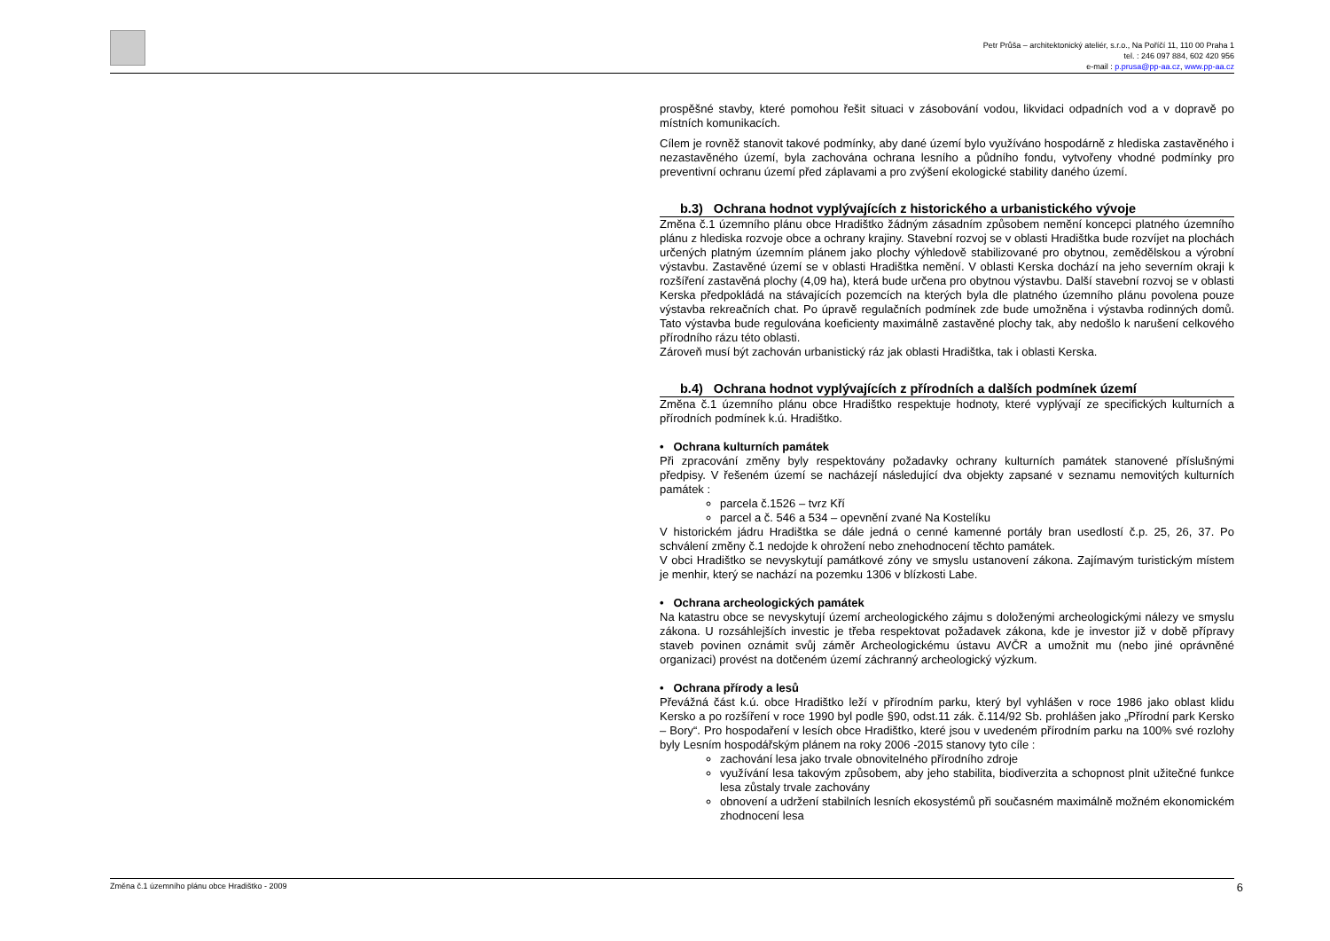Petr Průša – architektonický ateliér, s.r.o., Na Poříčí 11, 110 00 Praha 1
tel. : 246 097 884, 602 420 956
e-mail : p.prusa@pp-aa.cz, www.pp-aa.cz
prospěšné stavby, které pomohou řešit situaci v zásobování vodou, likvidaci odpadních vod a v dopravě po místních komunikacích.
Cílem je rovněž stanovit takové podmínky, aby dané území bylo využíváno hospodárně z hlediska zastavěného i nezastavěného území, byla zachována ochrana lesního a půdního fondu, vytvořeny vhodné podmínky pro preventivní ochranu území před záplavami a pro zvýšení ekologické stability daného území.
b.3) Ochrana hodnot vyplývajících z historického a urbanistického vývoje
Změna č.1 územního plánu obce Hradištko žádným zásadním způsobem nemění koncepci platného územního plánu z hlediska rozvoje obce a ochrany krajiny. Stavební rozvoj se v oblasti Hradištka bude rozvíjet na plochách určených platným územním plánem jako plochy výhledově stabilizované pro obytnou, zemědělskou a výrobní výstavbu. Zastavěné území se v oblasti Hradištka nemění. V oblasti Kerska dochází na jeho severním okraji k rozšíření zastavěná plochy (4,09 ha), která bude určena pro obytnou výstavbu. Další stavební rozvoj se v oblasti Kerska předpokládá na stávajících pozemcích na kterých byla dle platného územního plánu povolena pouze výstavba rekreačních chat. Po úpravě regulačních podmínek zde bude umožněna i výstavba rodinných domů. Tato výstavba bude regulována koeficienty maximálně zastavěné plochy tak, aby nedošlo k narušení celkového přírodního rázu této oblasti.
Zároveň musí být zachován urbanistický ráz jak oblasti Hradištka, tak i oblasti Kerska.
b.4) Ochrana hodnot vyplývajících z přírodních a dalších podmínek území
Změna č.1 územního plánu obce Hradištko respektuje hodnoty, které vyplývají ze specifických kulturních a přírodních podmínek k.ú. Hradištko.
• Ochrana kulturních památek
Při zpracování změny byly respektovány požadavky ochrany kulturních památek stanovené příslušnými předpisy. V řešeném území se nacházejí následující dva objekty zapsané v seznamu nemovitých kulturních památek :
parcela č.1526 – tvrz Kří
parcel a č. 546 a 534 – opevnění zvané Na Kostelíku
V historickém jádru Hradištka se dále jedná o cenné kamenné portály bran usedlostí č.p. 25, 26, 37. Po schválení změny č.1 nedojde k ohrožení nebo znehodnocení těchto památek.
V obci Hradištko se nevyskytují památkové zóny ve smyslu ustanovení zákona. Zajímavým turistickým místem je menhir, který se nachází na pozemku 1306 v blízkosti Labe.
• Ochrana archeologických památek
Na katastru obce se nevyskytují území archeologického zájmu s doloženými archeologickými nálezy ve smyslu zákona. U rozsáhlejších investic je třeba respektovat požadavek zákona, kde je investor již v době přípravy staveb povinen oznámit svůj záměr Archeologickému ústavu AVČR a umožnit mu (nebo jiné oprávněné organizaci) provést na dotčeném území záchranný archeologický výzkum.
• Ochrana přírody a lesů
Převážná část k.ú. obce Hradištko leží v přírodním parku, který byl vyhlášen v roce 1986 jako oblast klidu Kersko a po rozšíření v roce 1990 byl podle §90, odst.11 zák. č.114/92 Sb. prohlášen jako „Přírodní park Kersko – Bory“. Pro hospodaření v lesích obce Hradištko, které jsou v uvedeném přírodním parku na 100% své rozlohy byly Lesním hospodářským plánem na roky 2006 -2015 stanovy tyto cíle :
zachování lesa jako trvale obnovitelného přírodního zdroje
využívání lesa takovým způsobem, aby jeho stabilita, biodiverzita a schopnost plnit užitečné funkce lesa zůstaly trvale zachovány
obnovení a udržení stabilních lesních ekosystémů při současném maximálně možném ekonomickém zhodnocení lesa
Změna č.1 územního plánu obce Hradištko - 2009 6